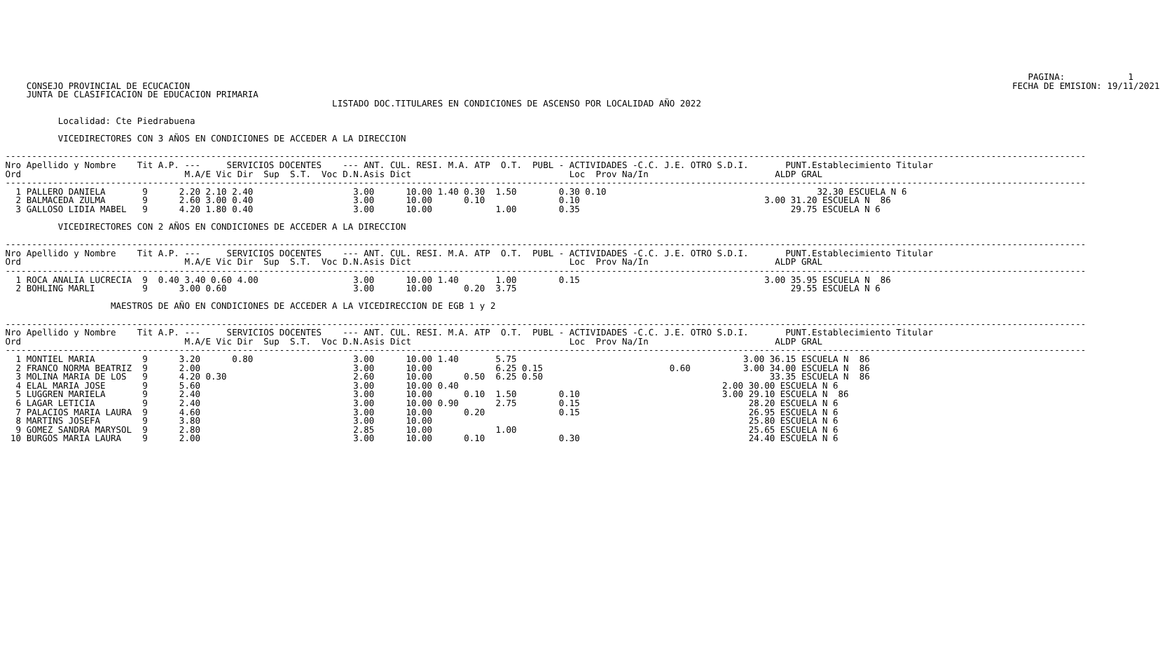PAGINA:            1
     CONSEJO PROVINCIAL DE ECUCACION                                                                                                                                                            FECHA DE EMISION: 19/11/2021
     JUNTA DE CLASIFICACION DE EDUCACION PRIMARIA
                                                               LISTADO DOC.TITULARES EN CONDICIONES DE ASCENSO POR LOCALIDAD AÑO 2022

           Localidad: Cte Piedrabuena

           VICEDIRECTORES CON 3 AÑOS EN CONDICIONES DE ACCEDER A LA DIRECCION

 -------------------------------------------------------------------------------------------------------------------------------------------------------------------------------------------------------------
 Nro Apellido y Nombre    Tit A.P. ---     SERVICIOS DOCENTES    --- ANT. CUL. RESI. M.A. ATP  O.T.  PUBL - ACTIVIDADES -C.C. J.E. OTRO S.D.I.       PUNT.Establecimiento Titular
 Ord                               M.A/E Vic Dir  Sup  S.T.  Voc D.N.Asis Dict                              Loc  Prov Na/In                        ALDP GRAL
 -------------------------------------------------------------------------------------------------------------------------------------------------------------------------------------------------------------
   1 PALLERO DANIELA       9      2.20 2.10 2.40                   3.00      10.00 1.40 0.30  1.50        0.30 0.10                                        32.30 ESCUELA N 6
   2 BALMACEDA ZULMA       9      2.60 3.00 0.40                   3.00      10.00      0.10              0.10                                   3.00 31.20 ESCUELA N  86
   3 GALLOSO LIDIA MABEL   9      4.20 1.80 0.40                   3.00      10.00            1.00        0.35                                        29.75 ESCUELA N 6

           VICEDIRECTORES CON 2 AÑOS EN CONDICIONES DE ACCEDER A LA DIRECCION

 -------------------------------------------------------------------------------------------------------------------------------------------------------------------------------------------------------------
 Nro Apellido y Nombre    Tit A.P. ---     SERVICIOS DOCENTES    --- ANT. CUL. RESI. M.A. ATP  O.T.  PUBL - ACTIVIDADES -C.C. J.E. OTRO S.D.I.       PUNT.Establecimiento Titular
 Ord                               M.A/E Vic Dir  Sup  S.T.  Voc D.N.Asis Dict                              Loc  Prov Na/In                        ALDP GRAL
 -------------------------------------------------------------------------------------------------------------------------------------------------------------------------------------------------------------
   1 ROCA ANALIA LUCRECIA  9  0.40 3.40 0.60 4.00                  3.00      10.00 1.40       1.00        0.15                                   3.00 35.95 ESCUELA N  86
   2 BOHLING MARLI         9      3.00 0.60                        3.00      10.00      0.20  3.75                                                    29.55 ESCUELA N 6

                     MAESTROS DE AÑO EN CONDICIONES DE ACCEDER A LA VICEDIRECCION DE EGB 1 y 2

 -------------------------------------------------------------------------------------------------------------------------------------------------------------------------------------------------------------
 Nro Apellido y Nombre    Tit A.P. ---     SERVICIOS DOCENTES    --- ANT. CUL. RESI. M.A. ATP  O.T.  PUBL - ACTIVIDADES -C.C. J.E. OTRO S.D.I.       PUNT.Establecimiento Titular
 Ord                               M.A/E Vic Dir  Sup  S.T.  Voc D.N.Asis Dict                              Loc  Prov Na/In                        ALDP GRAL
 -------------------------------------------------------------------------------------------------------------------------------------------------------------------------------------------------------------
   1 MONTIEL MARIA         9      3.20      0.80                   3.00      10.00 1.40       5.75                                           3.00 36.15 ESCUELA N  86
   2 FRANCO NORMA BEATRIZ  9      2.00                             3.00      10.00            6.25 0.15                        0.60          3.00 34.00 ESCUELA N  86
   3 MOLINA MARIA DE LOS   9      4.20 0.30                        2.60      10.00      0.50  6.25 0.50                                           33.35 ESCUELA N  86
   4 ELAL MARIA JOSE       9      5.60                             3.00      10.00 0.40                                                  2.00 30.00 ESCUELA N 6
   5 LUGGREN MARIELA       9      2.40                             3.00      10.00      0.10  1.50        0.10                           3.00 29.10 ESCUELA N  86
   6 LAGAR LETICIA         9      2.40                             3.00      10.00 0.90       2.75        0.15                                28.20 ESCUELA N 6
   7 PALACIOS MARIA LAURA  9      4.60                             3.00      10.00      0.20              0.15                                26.95 ESCUELA N 6
   8 MARTINS JOSEFA        9      3.80                             3.00      10.00                                                            25.80 ESCUELA N 6
   9 GOMEZ SANDRA MARYSOL  9      2.80                             2.85      10.00            1.00                                            25.65 ESCUELA N 6
  10 BURGOS MARIA LAURA    9      2.00                             3.00      10.00      0.10              0.30                                24.40 ESCUELA N 6